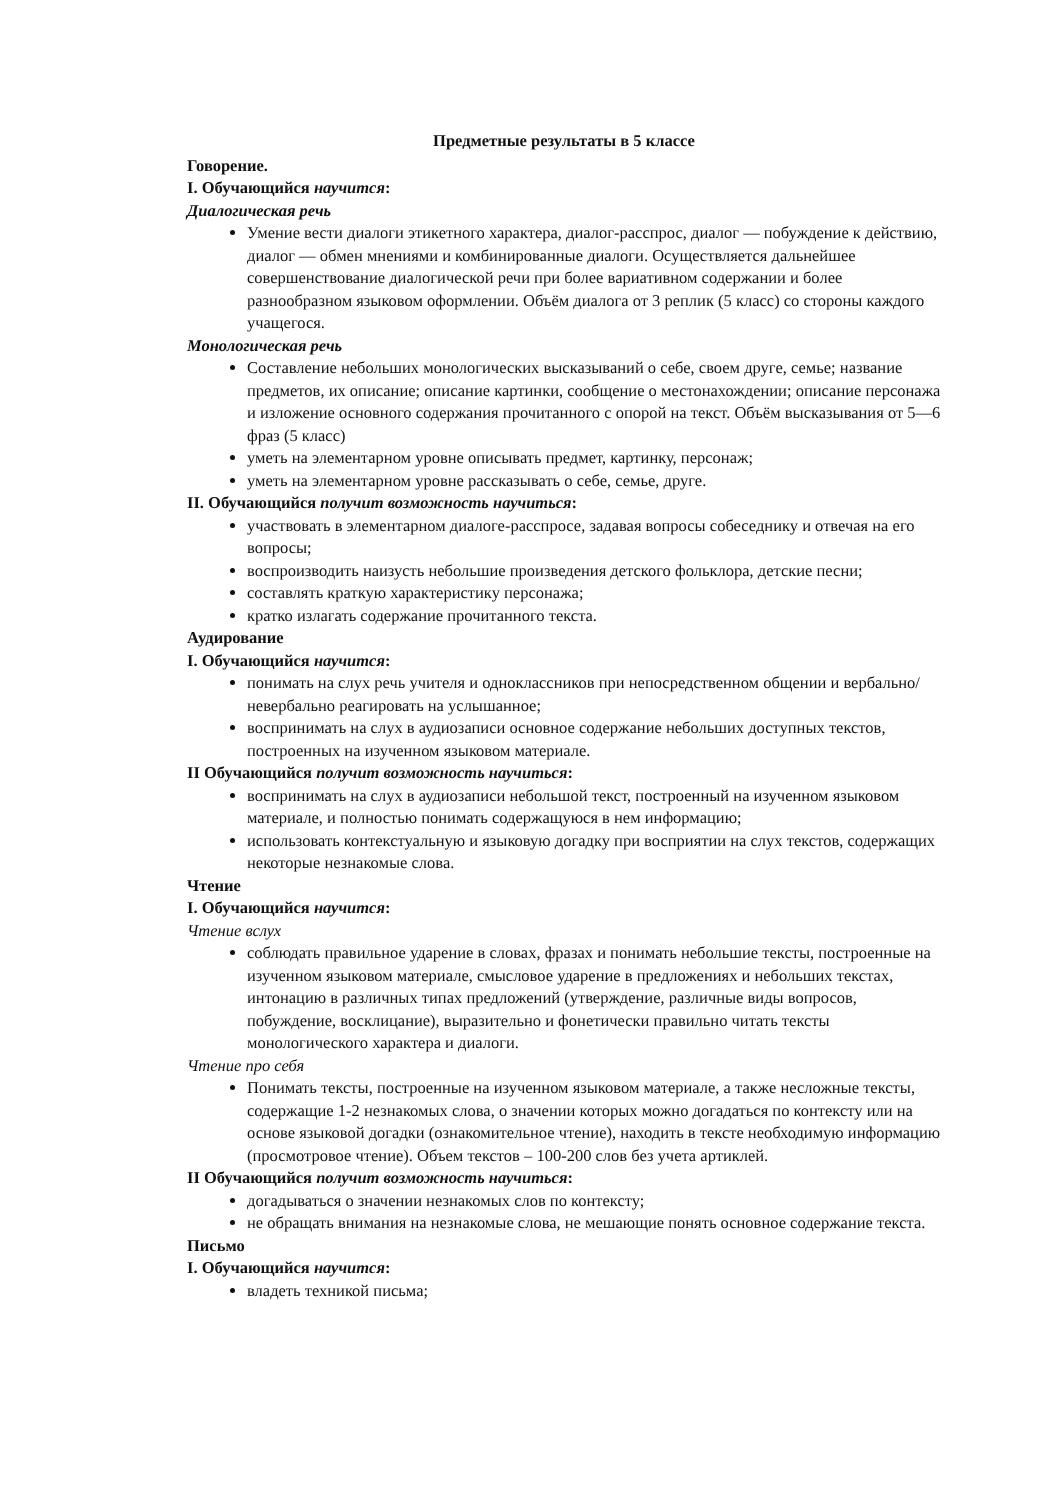Предметные результаты в 5 классе
Говорение.
I. Обучающийся научится:
Диалогическая речь
Умение вести диалоги этикетного характера, диалог-расспрос, диалог — побуждение к действию, диалог — обмен мнениями и комбинированные диалоги. Осуществляется дальнейшее совершенствование диалогической речи при более вариативном содержании и более разнообразном языковом оформлении. Объём диалога от 3 реплик (5 класс) со стороны каждого учащегося.
Монологическая речь
Составление небольших монологических высказываний о себе, своем друге, семье; название предметов, их описание; описание картинки, сообщение о местонахождении; описание персонажа и изложение основного содержания прочитанного с опорой на текст. Объём высказывания от 5—6 фраз (5 класс)
уметь на элементарном уровне описывать предмет, картинку, персонаж;
уметь на элементарном уровне рассказывать о себе, семье, друге.
II. Обучающийся получит возможность научиться:
участвовать в элементарном диалоге-расспросе, задавая вопросы собеседнику и отвечая на его вопросы;
воспроизводить наизусть небольшие произведения детского фольклора, детские песни;
составлять краткую характеристику персонажа;
кратко излагать содержание прочитанного текста.
Аудирование
I. Обучающийся научится:
понимать на слух речь учителя и одноклассников при непосредственном общении и вербально/невербально реагировать на услышанное;
воспринимать на слух в аудиозаписи основное содержание небольших доступных текстов, построенных на изученном языковом материале.
II Обучающийся получит возможность научиться:
воспринимать на слух в аудиозаписи небольшой текст, построенный на изученном языковом материале, и полностью понимать содержащуюся в нем информацию;
использовать контекстуальную и языковую догадку при восприятии на слух текстов, содержащих некоторые незнакомые слова.
Чтение
I. Обучающийся научится:
Чтение вслух
соблюдать правильное ударение в словах, фразах и понимать небольшие тексты, построенные на изученном языковом материале, смысловое ударение в предложениях и небольших текстах, интонацию в различных типах предложений (утверждение, различные виды вопросов, побуждение, восклицание), выразительно и фонетически правильно читать тексты монологического характера и диалоги.
Чтение про себя
Понимать тексты, построенные на изученном языковом материале, а также несложные тексты, содержащие 1-2 незнакомых слова, о значении которых можно догадаться по контексту или на основе языковой догадки (ознакомительное чтение), находить в тексте необходимую информацию (просмотровое чтение). Объем текстов – 100-200 слов без учета артиклей.
II Обучающийся получит возможность научиться:
догадываться о значении незнакомых слов по контексту;
не обращать внимания на незнакомые слова, не мешающие понять основное содержание текста.
Письмо
I. Обучающийся научится:
владеть техникой письма;